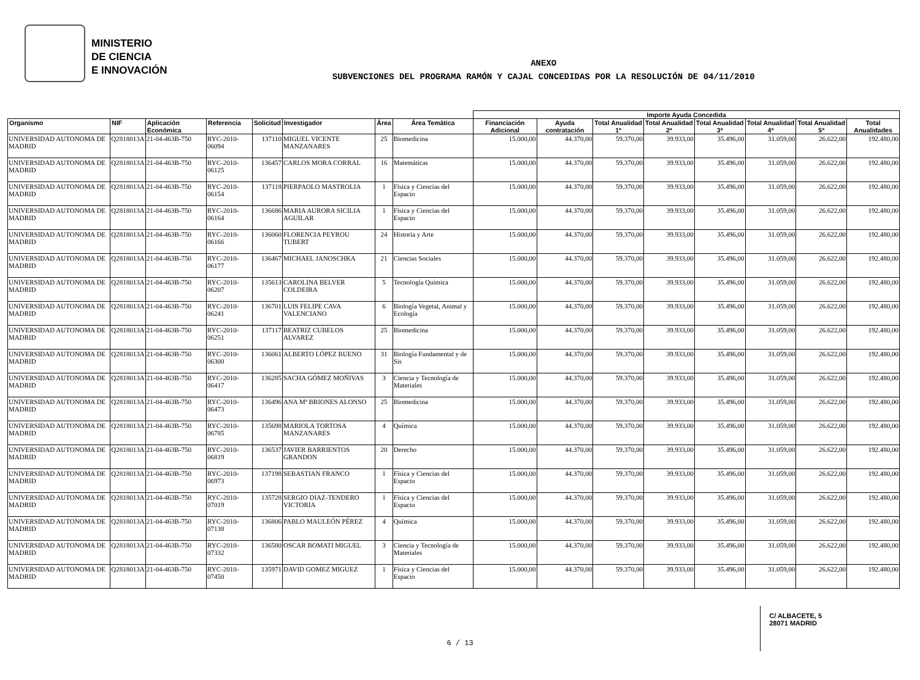MINISTERIO
DE CIENCIA
E INNOVACIÓN
ANEXO
SUBVENCIONES DEL PROGRAMA RAMÓN Y CAJAL CONCEDIDAS POR LA RESOLUCIÓN DE 04/11/2010
| | | | | | | | | Importe Ayuda Concedida | | | | | | | |
| --- | --- | --- | --- | --- | --- | --- | --- | --- | --- | --- | --- | --- | --- | --- | --- |
| Organismo | NIF | Aplicación Económica | Referencia | Solicitud | Investigador | Área | Área Temática | Financiación Adicional | Ayuda contratación | Total Anualidad 1ª | Total Anualidad 2ª | Total Anualidad 3ª | Total Anualidad 4ª | Total Anualidad 5ª | Total Anualidades |
| UNIVERSIDAD AUTONOMA DE MADRID | Q2818013A | 21-04-463B-750 | RYC-2010-06094 | 137110 | MIGUEL VICENTE MANZANARES | 25 | Biomedicina | 15.000,00 | 44.370,00 | 59.370,00 | 39.933,00 | 35.496,00 | 31.059,00 | 26.622,00 | 192.480,00 |
| UNIVERSIDAD AUTONOMA DE MADRID | Q2818013A | 21-04-463B-750 | RYC-2010-06125 | 136457 | CARLOS MORA CORRAL | 16 | Matemáticas | 15.000,00 | 44.370,00 | 59.370,00 | 39.933,00 | 35.496,00 | 31.059,00 | 26.622,00 | 192.480,00 |
| UNIVERSIDAD AUTONOMA DE MADRID | Q2818013A | 21-04-463B-750 | RYC-2010-06154 | 137118 | PIERPAOLO MASTROLIA | 1 | Física y Ciencias del Espacio | 15.000,00 | 44.370,00 | 59.370,00 | 39.933,00 | 35.496,00 | 31.059,00 | 26.622,00 | 192.480,00 |
| UNIVERSIDAD AUTONOMA DE MADRID | Q2818013A | 21-04-463B-750 | RYC-2010-06164 | 136686 | MARIA AURORA SICILIA AGUILAR | 1 | Física y Ciencias del Espacio | 15.000,00 | 44.370,00 | 59.370,00 | 39.933,00 | 35.496,00 | 31.059,00 | 26.622,00 | 192.480,00 |
| UNIVERSIDAD AUTONOMA DE MADRID | Q2818013A | 21-04-463B-750 | RYC-2010-06166 | 136060 | FLORENCIA PEYROU TUBERT | 24 | Historia y Arte | 15.000,00 | 44.370,00 | 59.370,00 | 39.933,00 | 35.496,00 | 31.059,00 | 26.622,00 | 192.480,00 |
| UNIVERSIDAD AUTONOMA DE MADRID | Q2818013A | 21-04-463B-750 | RYC-2010-06177 | 136467 | MICHAEL JANOSCHKA | 21 | Ciencias Sociales | 15.000,00 | 44.370,00 | 59.370,00 | 39.933,00 | 35.496,00 | 31.059,00 | 26.622,00 | 192.480,00 |
| UNIVERSIDAD AUTONOMA DE MADRID | Q2818013A | 21-04-463B-750 | RYC-2010-06207 | 135613 | CAROLINA BELVER COLDEIRA | 5 | Tecnología Química | 15.000,00 | 44.370,00 | 59.370,00 | 39.933,00 | 35.496,00 | 31.059,00 | 26.622,00 | 192.480,00 |
| UNIVERSIDAD AUTONOMA DE MADRID | Q2818013A | 21-04-463B-750 | RYC-2010-06241 | 136701 | LUIS FELIPE CAVA VALENCIANO | 6 | Biología Vegetal, Animal y Ecología | 15.000,00 | 44.370,00 | 59.370,00 | 39.933,00 | 35.496,00 | 31.059,00 | 26.622,00 | 192.480,00 |
| UNIVERSIDAD AUTONOMA DE MADRID | Q2818013A | 21-04-463B-750 | RYC-2010-06251 | 137117 | BEATRIZ CUBELOS ALVAREZ | 25 | Biomedicina | 15.000,00 | 44.370,00 | 59.370,00 | 39.933,00 | 35.496,00 | 31.059,00 | 26.622,00 | 192.480,00 |
| UNIVERSIDAD AUTONOMA DE MADRID | Q2818013A | 21-04-463B-750 | RYC-2010-06300 | 136061 | ALBERTO LÓPEZ BUENO | 31 | Biología Fundamental y de Sis | 15.000,00 | 44.370,00 | 59.370,00 | 39.933,00 | 35.496,00 | 31.059,00 | 26.622,00 | 192.480,00 |
| UNIVERSIDAD AUTONOMA DE MADRID | Q2818013A | 21-04-463B-750 | RYC-2010-06417 | 136285 | SACHA GÓMEZ MOÑIVAS | 3 | Ciencia y Tecnología de Materiales | 15.000,00 | 44.370,00 | 59.370,00 | 39.933,00 | 35.496,00 | 31.059,00 | 26.622,00 | 192.480,00 |
| UNIVERSIDAD AUTONOMA DE MADRID | Q2818013A | 21-04-463B-750 | RYC-2010-06473 | 136496 | ANA Mª BRIONES ALONSO | 25 | Biomedicina | 15.000,00 | 44.370,00 | 59.370,00 | 39.933,00 | 35.496,00 | 31.059,00 | 26.622,00 | 192.480,00 |
| UNIVERSIDAD AUTONOMA DE MADRID | Q2818013A | 21-04-463B-750 | RYC-2010-06785 | 135698 | MARIOLA TORTOSA MANZANARES | 4 | Química | 15.000,00 | 44.370,00 | 59.370,00 | 39.933,00 | 35.496,00 | 31.059,00 | 26.622,00 | 192.480,00 |
| UNIVERSIDAD AUTONOMA DE MADRID | Q2818013A | 21-04-463B-750 | RYC-2010-06819 | 136537 | JAVIER BARRIENTOS GRANDON | 20 | Derecho | 15.000,00 | 44.370,00 | 59.370,00 | 39.933,00 | 35.496,00 | 31.059,00 | 26.622,00 | 192.480,00 |
| UNIVERSIDAD AUTONOMA DE MADRID | Q2818013A | 21-04-463B-750 | RYC-2010-06973 | 137198 | SEBASTIAN FRANCO | 1 | Física y Ciencias del Espacio | 15.000,00 | 44.370,00 | 59.370,00 | 39.933,00 | 35.496,00 | 31.059,00 | 26.622,00 | 192.480,00 |
| UNIVERSIDAD AUTONOMA DE MADRID | Q2818013A | 21-04-463B-750 | RYC-2010-07019 | 135728 | SERGIO DIAZ-TENDERO VICTORIA | 1 | Física y Ciencias del Espacio | 15.000,00 | 44.370,00 | 59.370,00 | 39.933,00 | 35.496,00 | 31.059,00 | 26.622,00 | 192.480,00 |
| UNIVERSIDAD AUTONOMA DE MADRID | Q2818013A | 21-04-463B-750 | RYC-2010-07138 | 136806 | PABLO MAULEÓN PÉREZ | 4 | Química | 15.000,00 | 44.370,00 | 59.370,00 | 39.933,00 | 35.496,00 | 31.059,00 | 26.622,00 | 192.480,00 |
| UNIVERSIDAD AUTONOMA DE MADRID | Q2818013A | 21-04-463B-750 | RYC-2010-07332 | 136580 | OSCAR BOMATI MIGUEL | 3 | Ciencia y Tecnología de Materiales | 15.000,00 | 44.370,00 | 59.370,00 | 39.933,00 | 35.496,00 | 31.059,00 | 26.622,00 | 192.480,00 |
| UNIVERSIDAD AUTONOMA DE MADRID | Q2818013A | 21-04-463B-750 | RYC-2010-07450 | 135971 | DAVID GOMEZ MIGUEZ | 1 | Física y Ciencias del Espacio | 15.000,00 | 44.370,00 | 59.370,00 | 39.933,00 | 35.496,00 | 31.059,00 | 26.622,00 | 192.480,00 |
C/ ALBACETE, 5
28071 MADRID
6 / 13